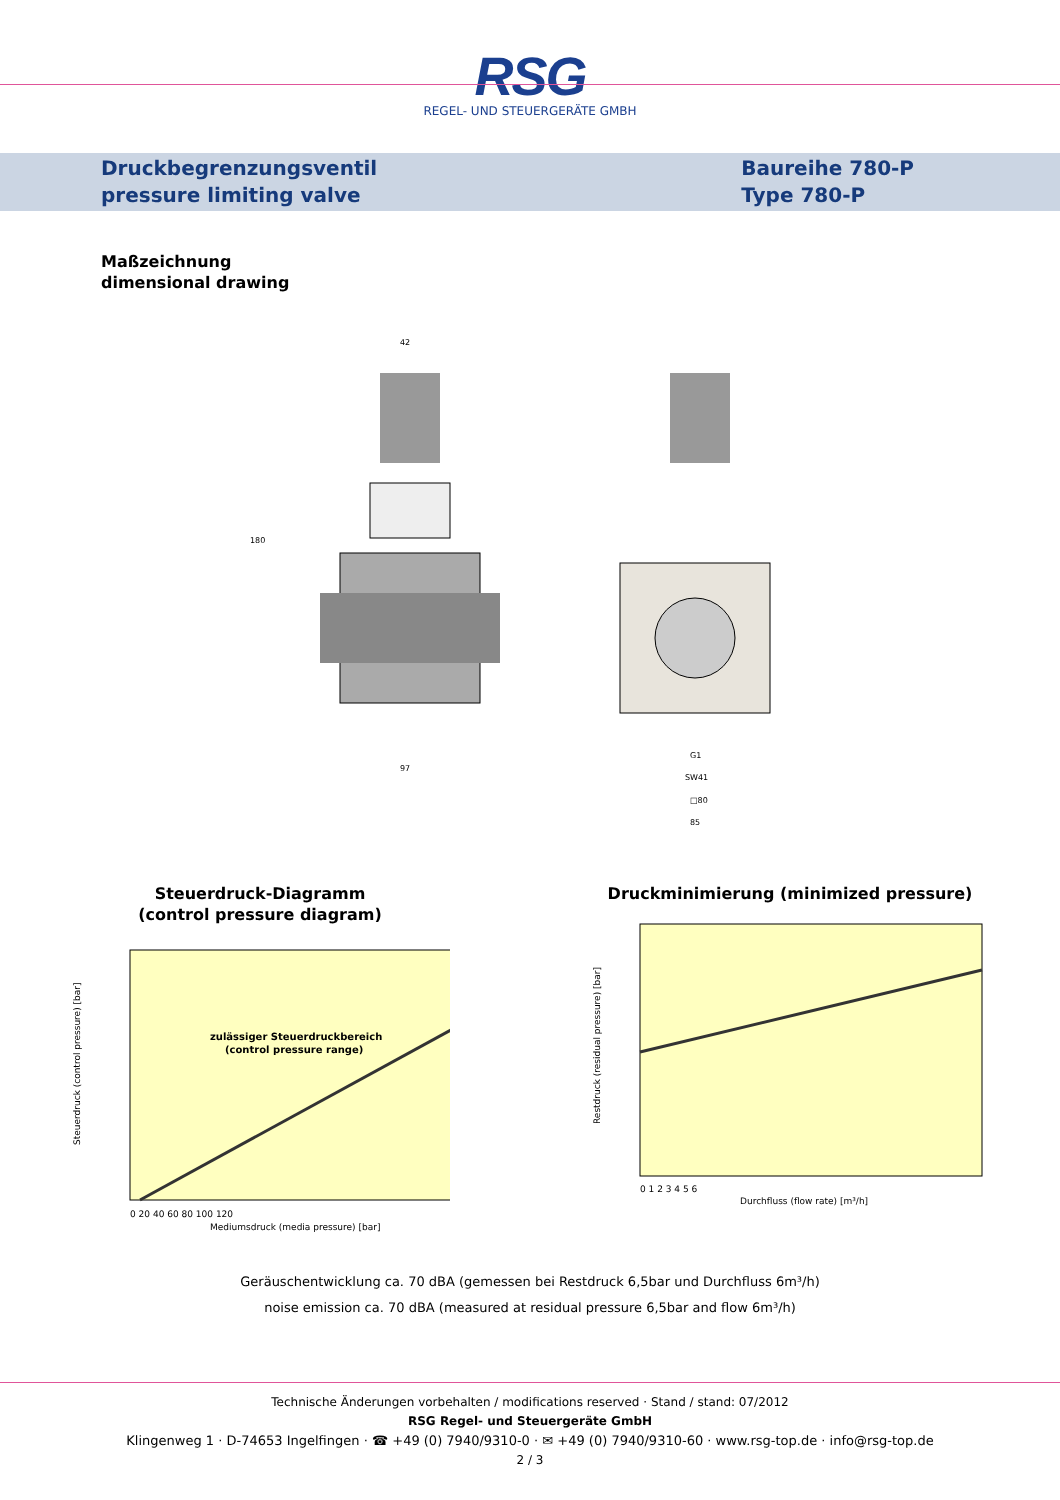RSG
REGEL- UND STEUERGERÄTE GMBH
Druckbegrenzungsventil
pressure limiting valve
Baureihe 780-P
Type 780-P
Maßzeichnung
dimensional drawing
42
97
180
G1
SW41
□80
85
Steuerdruck-Diagramm
(control pressure diagram)
Steuerdruck (control pressure) [bar]
zulässiger Steuerdruckbereich
(control pressure range)
0 20 40 60 80 100 120
Mediumsdruck (media pressure) [bar]
Druckminimierung (minimized pressure)
Restdruck (residual pressure) [bar]
0 1 2 3 4 5 6
Durchfluss (flow rate) [m³/h]
Geräuschentwicklung ca. 70 dBA (gemessen bei Restdruck 6,5bar und Durchfluss 6m³/h)
noise emission ca. 70 dBA (measured at residual pressure 6,5bar and flow 6m³/h)
Technische Änderungen vorbehalten / modifications reserved · Stand / stand: 07/2012
RSG Regel- und Steuergeräte GmbH
Klingenweg 1 · D-74653 Ingelfingen · ☎ +49 (0) 7940/9310-0 · ✉ +49 (0) 7940/9310-60 · www.rsg-top.de · info@rsg-top.de
2 / 3